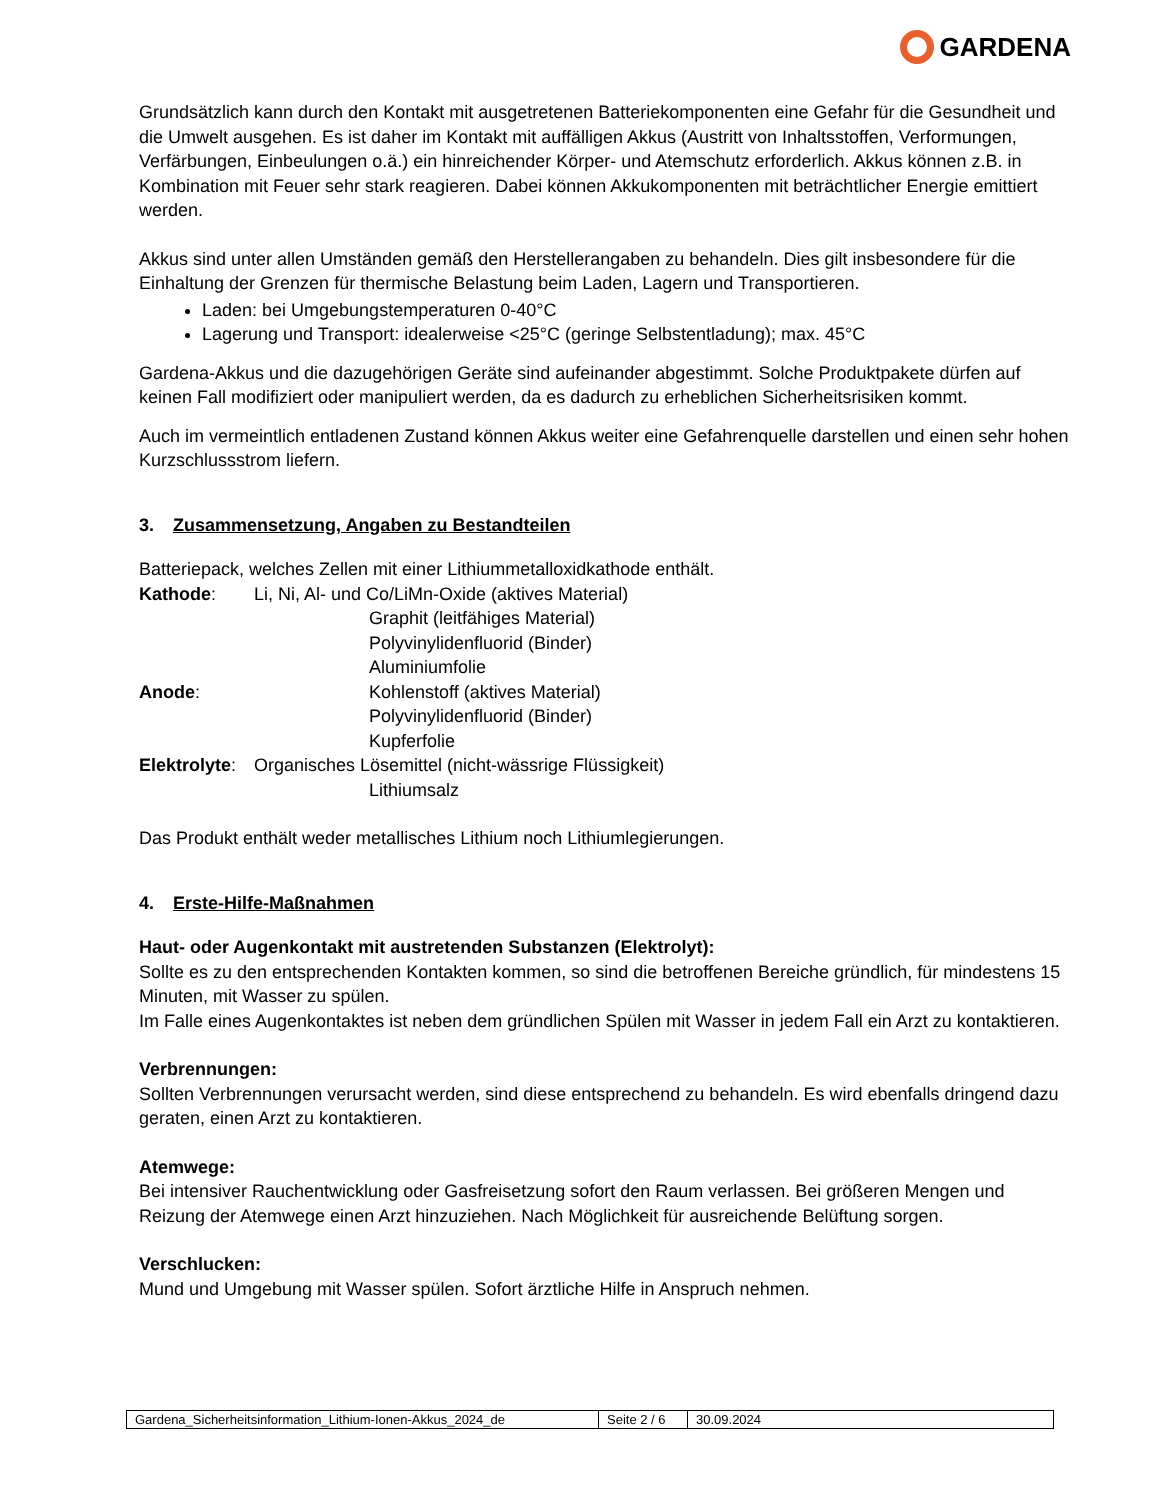GARDENA
Grundsätzlich kann durch den Kontakt mit ausgetretenen Batteriekomponenten eine Gefahr für die Gesundheit und die Umwelt ausgehen. Es ist daher im Kontakt mit auffälligen Akkus (Austritt von Inhaltsstoffen, Verformungen, Verfärbungen, Einbeulungen o.ä.) ein hinreichender Körper- und Atemschutz erforderlich. Akkus können z.B. in Kombination mit Feuer sehr stark reagieren. Dabei können Akkukomponenten mit beträchtlicher Energie emittiert werden.
Akkus sind unter allen Umständen gemäß den Herstellerangaben zu behandeln. Dies gilt insbesondere für die Einhaltung der Grenzen für thermische Belastung beim Laden, Lagern und Transportieren.
Laden: bei Umgebungstemperaturen 0-40°C
Lagerung und Transport: idealerweise <25°C (geringe Selbstentladung); max. 45°C
Gardena-Akkus und die dazugehörigen Geräte sind aufeinander abgestimmt. Solche Produktpakete dürfen auf keinen Fall modifiziert oder manipuliert werden, da es dadurch zu erheblichen Sicherheitsrisiken kommt.
Auch im vermeintlich entladenen Zustand können Akkus weiter eine Gefahrenquelle darstellen und einen sehr hohen Kurzschlussstrom liefern.
3. Zusammensetzung, Angaben zu Bestandteilen
Batteriepack, welches Zellen mit einer Lithiummetalloxidkathode enthält.
| Kathode : | Li, Ni, Al- und Co/LiMn-Oxide (aktives Material) | |
| | | Graphit (leitfähiges Material) |
| | | Polyvinylidenfluorid (Binder) |
| | | Aluminiumfolie |
| Anode : | | Kohlenstoff (aktives Material) |
| | | Polyvinylidenfluorid (Binder) |
| | | Kupferfolie |
| Elektrolyte : | Organisches Lösemittel (nicht-wässrige Flüssigkeit) | |
| | | Lithiumsalz |
Das Produkt enthält weder metallisches Lithium noch Lithiumlegierungen.
4. Erste-Hilfe-Maßnahmen
Haut- oder Augenkontakt mit austretenden Substanzen (Elektrolyt):
Sollte es zu den entsprechenden Kontakten kommen, so sind die betroffenen Bereiche gründlich, für mindestens 15 Minuten, mit Wasser zu spülen.
Im Falle eines Augenkontaktes ist neben dem gründlichen Spülen mit Wasser in jedem Fall ein Arzt zu kontaktieren.
Verbrennungen:
Sollten Verbrennungen verursacht werden, sind diese entsprechend zu behandeln. Es wird ebenfalls dringend dazu geraten, einen Arzt zu kontaktieren.
Atemwege:
Bei intensiver Rauchentwicklung oder Gasfreisetzung sofort den Raum verlassen. Bei größeren Mengen und Reizung der Atemwege einen Arzt hinzuziehen. Nach Möglichkeit für ausreichende Belüftung sorgen.
Verschlucken:
Mund und Umgebung mit Wasser spülen. Sofort ärztliche Hilfe in Anspruch nehmen.
| Gardena_Sicherheitsinformation_Lithium-Ionen-Akkus_2024_de | Seite 2 / 6 | 30.09.2024 |